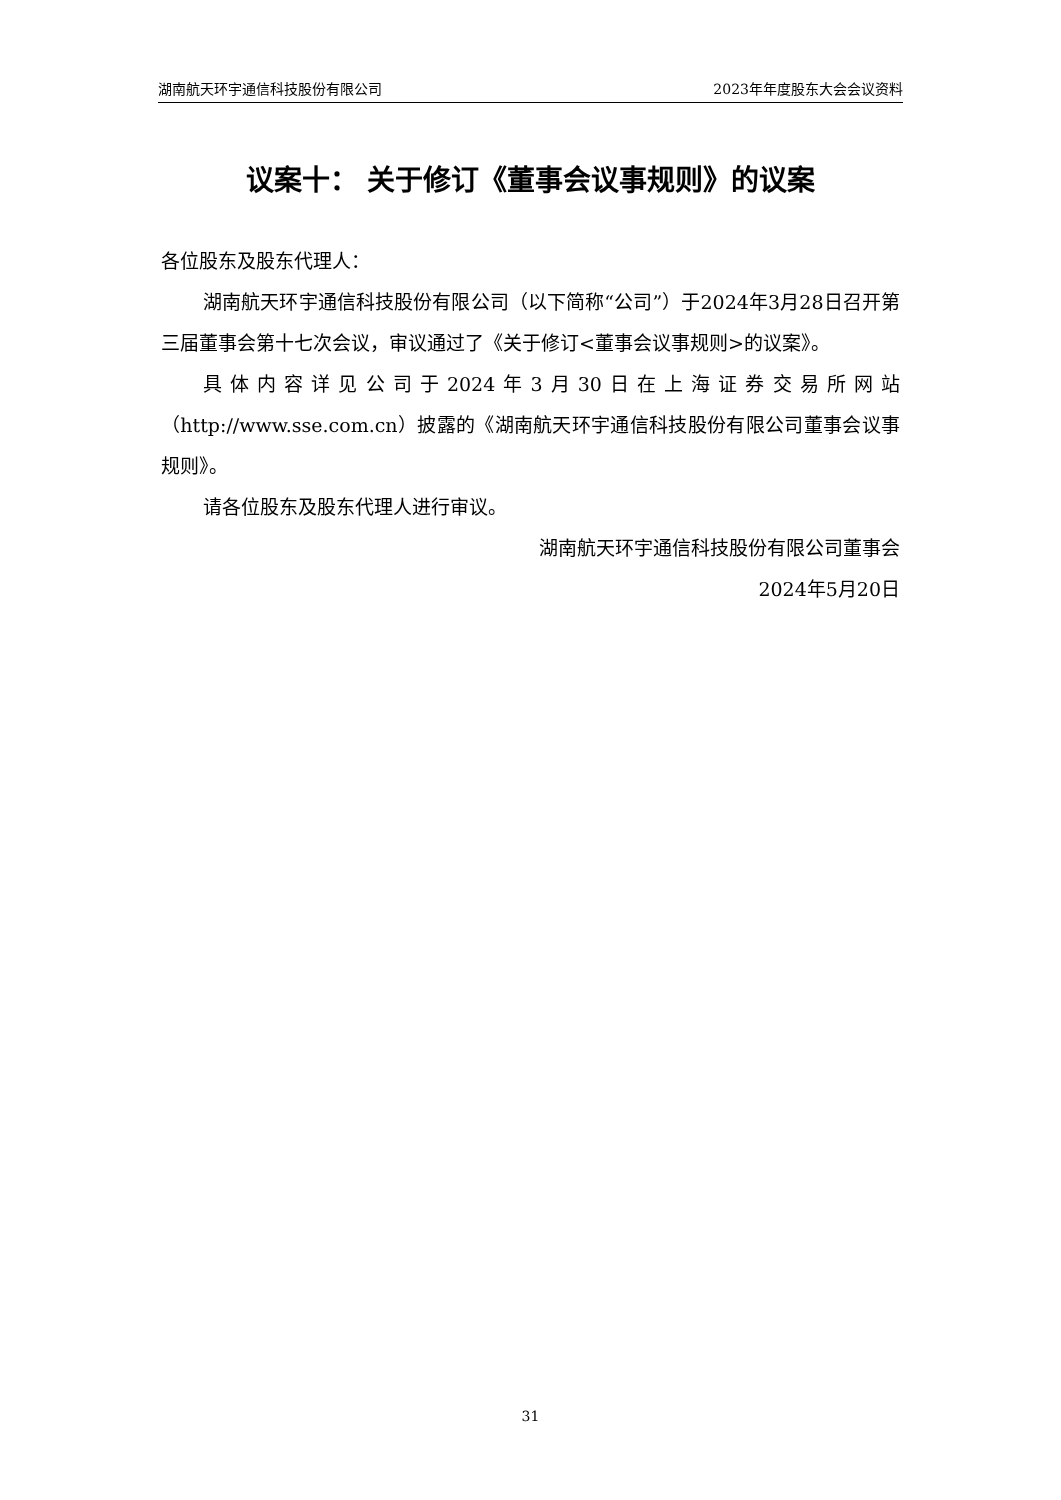湖南航天环宇通信科技股份有限公司 2023年年度股东大会会议资料
议案十： 关于修订《董事会议事规则》的议案
各位股东及股东代理人：
湖南航天环宇通信科技股份有限公司（以下简称“公司”）于2024年3月28日召开第三届董事会第十七次会议，审议通过了《关于修订<董事会议事规则>的议案》。
具体内容详见公司于2024年3月30日在上海证券交易所网站（http://www.sse.com.cn）披露的《湖南航天环宇通信科技股份有限公司董事会议事规则》。
请各位股东及股东代理人进行审议。
湖南航天环宇通信科技股份有限公司董事会
2024年5月20日
31